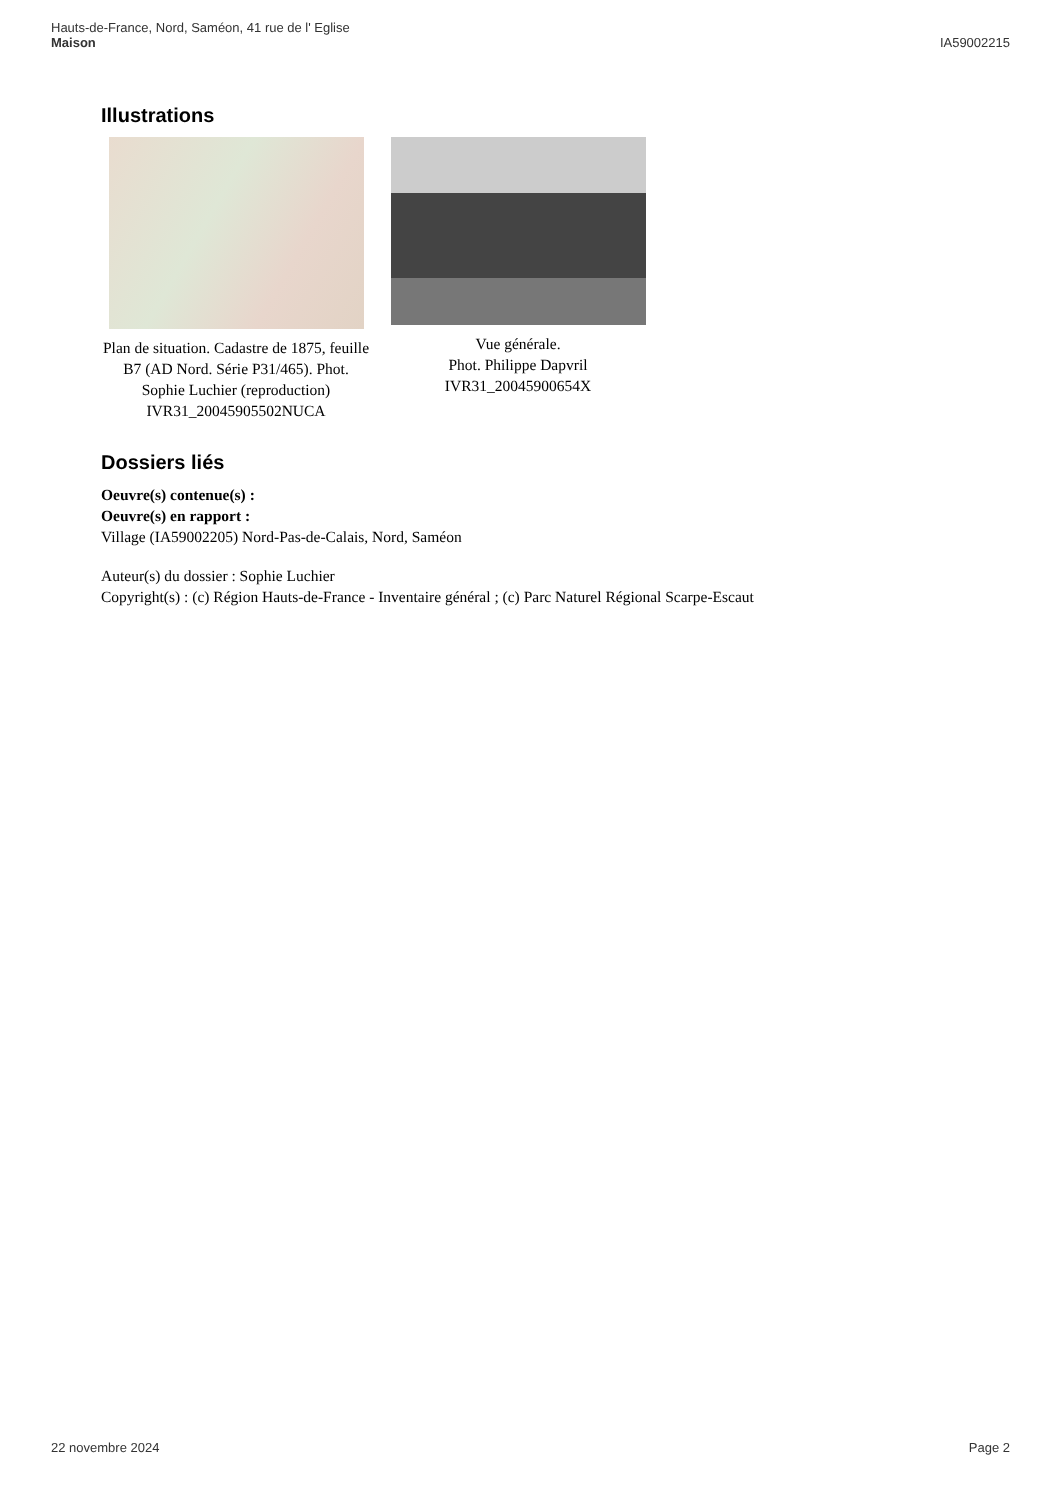Hauts-de-France, Nord, Saméon, 41 rue de l' Eglise
Maison
IA59002215
Illustrations
Plan de situation. Cadastre de 1875, feuille B7 (AD Nord. Série P31/465). Phot. Sophie Luchier (reproduction) IVR31_20045905502NUCA
Vue générale.
Phot. Philippe Dapvril
IVR31_20045900654X
Dossiers liés
Oeuvre(s) contenue(s) :
Oeuvre(s) en rapport :
Village (IA59002205) Nord-Pas-de-Calais, Nord, Saméon
Auteur(s) du dossier : Sophie Luchier
Copyright(s) : (c) Région Hauts-de-France - Inventaire général ; (c) Parc Naturel Régional Scarpe-Escaut
22 novembre 2024 Page 2